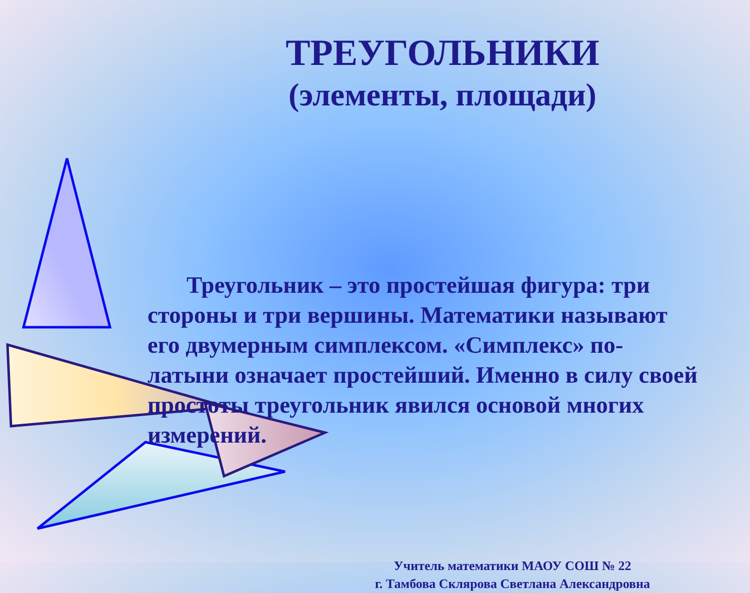ТРЕУГОЛЬНИКИ
(элементы, площади)
Треугольник – это простейшая фигура: три стороны и три вершины. Математики называют его двумерным симплексом. «Симплекс» по-латыни означает простейший. Именно в силу своей простоты треугольник явился основой многих измерений.
Учитель математики МАОУ СОШ № 22
г. Тамбова Склярова Светлана Александровна